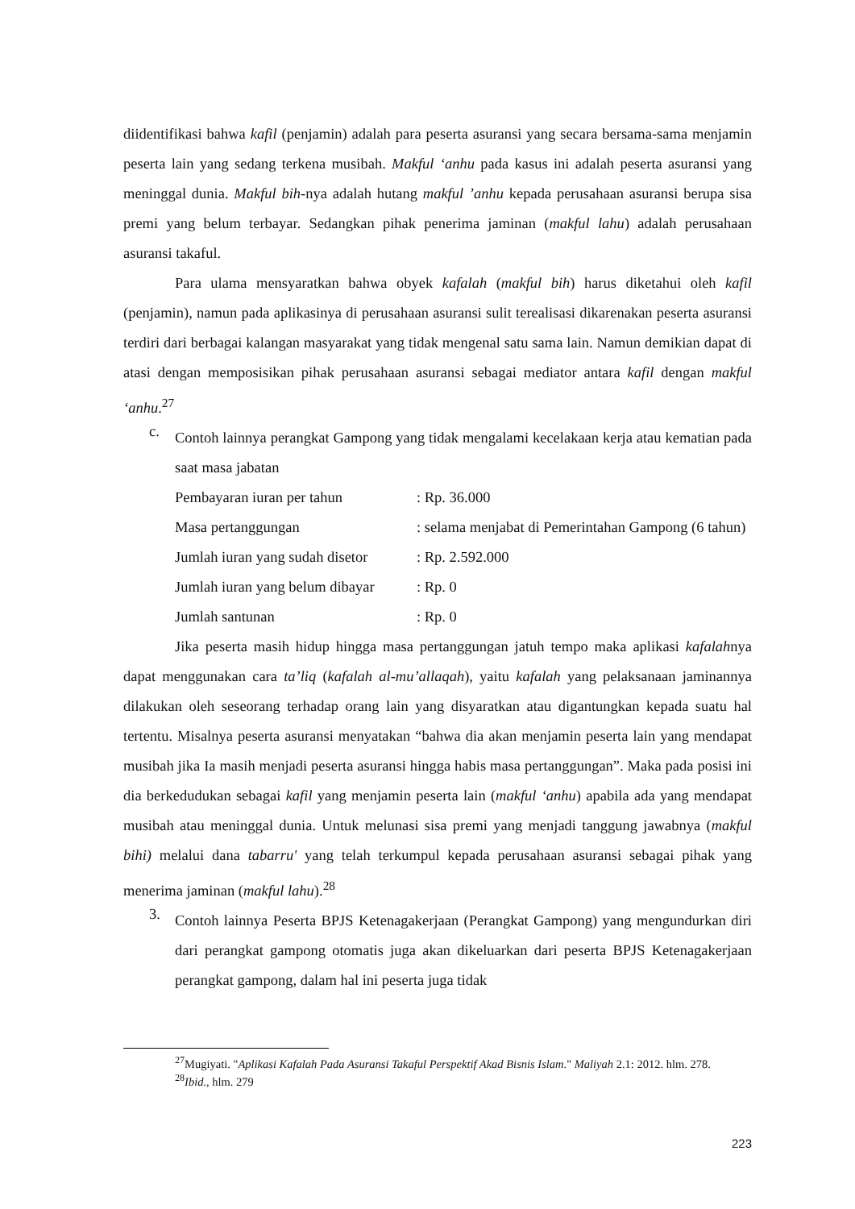diidentifikasi bahwa kafil (penjamin) adalah para peserta asuransi yang secara bersama-sama menjamin peserta lain yang sedang terkena musibah. Makful ‘anhu pada kasus ini adalah peserta asuransi yang meninggal dunia. Makful bih-nya adalah hutang makful ’anhu kepada perusahaan asuransi berupa sisa premi yang belum terbayar. Sedangkan pihak penerima jaminan (makful lahu) adalah perusahaan asuransi takaful.
Para ulama mensyaratkan bahwa obyek kafalah (makful bih) harus diketahui oleh kafil (penjamin), namun pada aplikasinya di perusahaan asuransi sulit terealisasi dikarenakan peserta asuransi terdiri dari berbagai kalangan masyarakat yang tidak mengenal satu sama lain. Namun demikian dapat di atasi dengan memposisikan pihak perusahaan asuransi sebagai mediator antara kafil dengan makful ‘anhu.<sup>27</sup>
c.
Contoh lainnya perangkat Gampong yang tidak mengalami kecelakaan kerja atau kematian pada saat masa jabatan
Pembayaran iuran per tahun: Rp. 36.000
Masa pertanggungan: selama menjabat di Pemerintahan Gampong (6 tahun)
Jumlah iuran yang sudah disetor: Rp. 2.592.000
Jumlah iuran yang belum dibayar: Rp. 0
Jumlah santunan: Rp. 0
Jika peserta masih hidup hingga masa pertanggungan jatuh tempo maka aplikasi kafalahnya dapat menggunakan cara ta’liq (kafalah al-mu’allaqah), yaitu kafalah yang pelaksanaan jaminannya dilakukan oleh seseorang terhadap orang lain yang disyaratkan atau digantungkan kepada suatu hal tertentu. Misalnya peserta asuransi menyatakan “bahwa dia akan menjamin peserta lain yang mendapat musibah jika Ia masih menjadi peserta asuransi hingga habis masa pertanggungan”. Maka pada posisi ini dia berkedudukan sebagai kafil yang menjamin peserta lain (makful ‘anhu) apabila ada yang mendapat musibah atau meninggal dunia. Untuk melunasi sisa premi yang menjadi tanggung jawabnya (makful bihi) melalui dana tabarru' yang telah terkumpul kepada perusahaan asuransi sebagai pihak yang menerima jaminan (makful lahu).<sup>28</sup>
3.
Contoh lainnya Peserta BPJS Ketenagakerjaan (Perangkat Gampong) yang mengundurkan diri dari perangkat gampong otomatis juga akan dikeluarkan dari peserta BPJS Ketenagakerjaan perangkat gampong, dalam hal ini peserta juga tidak
<sup>27</sup> Mugiyati. "Aplikasi Kafalah Pada Asuransi Takaful Perspektif Akad Bisnis Islam." Maliyah 2.1: 2012. hlm. 278.
<sup>28</sup> Ibid., hlm. 279
223